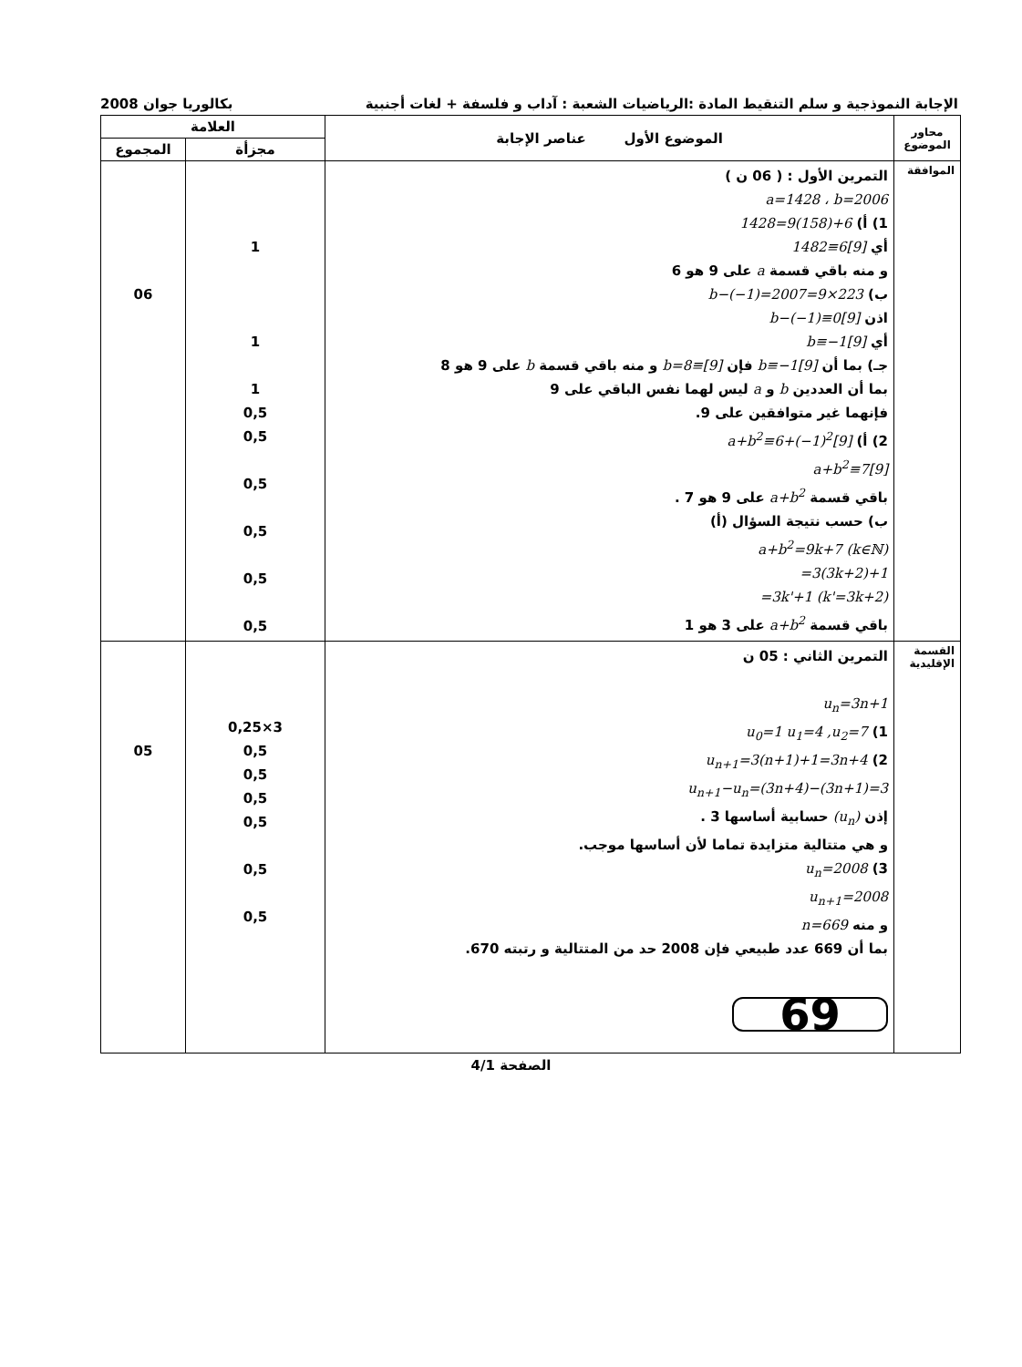الإجابة النموذجية و سلم التنقيط المادة :الرياضيات الشعبة : آداب و فلسفة + لغات أجنبية بكالوريا جوان 2008
| محاور الموضوع | الموضوع الأول عناصر الإجابة | العلامة | |
| --- | --- | --- | --- |
| | | مجزأة | المجموع |
| الموافقة | التمرين الأول : ( 06 ن ) a=1428 ، b=2006 1) أ) 1428=9(158)+6 أي 1482≡6[9] و منه باقي قسمة a على 9 هو 6 ب) b−(−1)=2007=9×223 اذن b−(−1)≡0[9] أي b≡−1[9] جـ) بما أن b≡−1[9] فإن b=8≡[9] و منه باقي قسمة b على 9 هو 8 بما أن العددين b و a ليس لهما نفس الباقي على 9 فإنهما غير متوافقين على 9. 2) أ) a+b<sup>2</sup>≡6+(−1)<sup>2</sup>[9] a+b<sup>2</sup>≡7[9] باقي قسمة a+b<sup>2</sup> على 9 هو 7 . ب) حسب نتيجة السؤال (أ) a+b<sup>2</sup>=9k+7 (k∈ℕ) =3(3k+2)+1 =3k'+1 (k'=3k+2) باقي قسمة a+b<sup>2</sup> على 3 هو 1 | 1 1 1 0,5 0,5 0,5 0,5 0,5 0,5 | 06 |
| القسمة الإقليدية | التمرين الثاني : 05 ن u<sub>n</sub>=3n+1 1) u<sub>0</sub>=1 u<sub>1</sub>=4 ,u<sub>2</sub>=7 2) u<sub>n+1</sub>=3(n+1)+1=3n+4 u<sub>n+1</sub>−u<sub>n</sub>=(3n+4)−(3n+1)=3 إذن (u<sub>n</sub>) حسابية أساسها 3 . و هي متتالية متزايدة تماما لأن أساسها موجب. 3) u<sub>n</sub>=2008 u<sub>n+1</sub>=2008 و منه n=669 بما أن 669 عدد طبيعي فإن 2008 حد من المتتالية و رتبته 670. 69 | 3×0,25 0,5 0,5 0,5 0,5 0,5 0,5 | 05 |
الصفحة 4/1